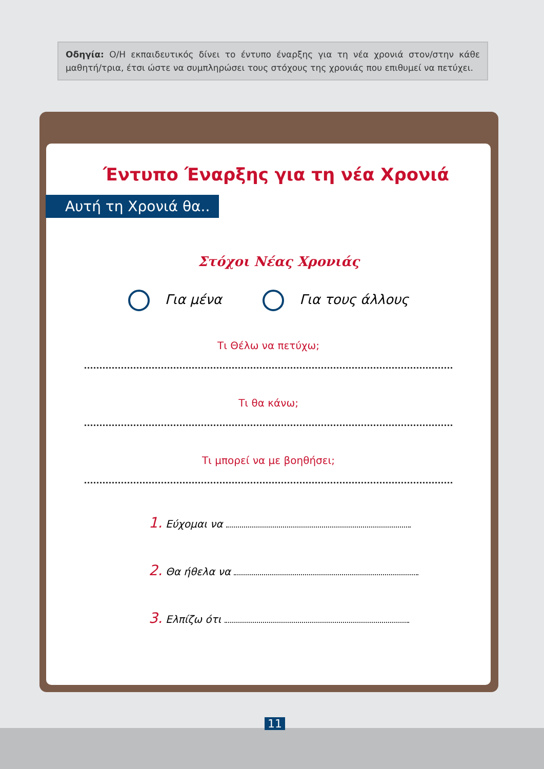Οδηγία: Ο/Η εκπαιδευτικός δίνει το έντυπο έναρξης για τη νέα χρονιά στον/στην κάθε μαθητή/τρια, έτσι ώστε να συμπληρώσει τους στόχους της χρονιάς που επιθυμεί να πετύχει.
Έντυπο Έναρξης για τη νέα Χρονιά
Αυτή τη Χρονιά θα..
Στόχοι Νέας Χρονιάς
Για μένα Για τους άλλους
Τι Θέλω να πετύχω;
Τι θα κάνω;
Τι μπορεί να με βοηθήσει;
1. Εύχομαι να
2. Θα ήθελα να
3. Ελπίζω ότι
11